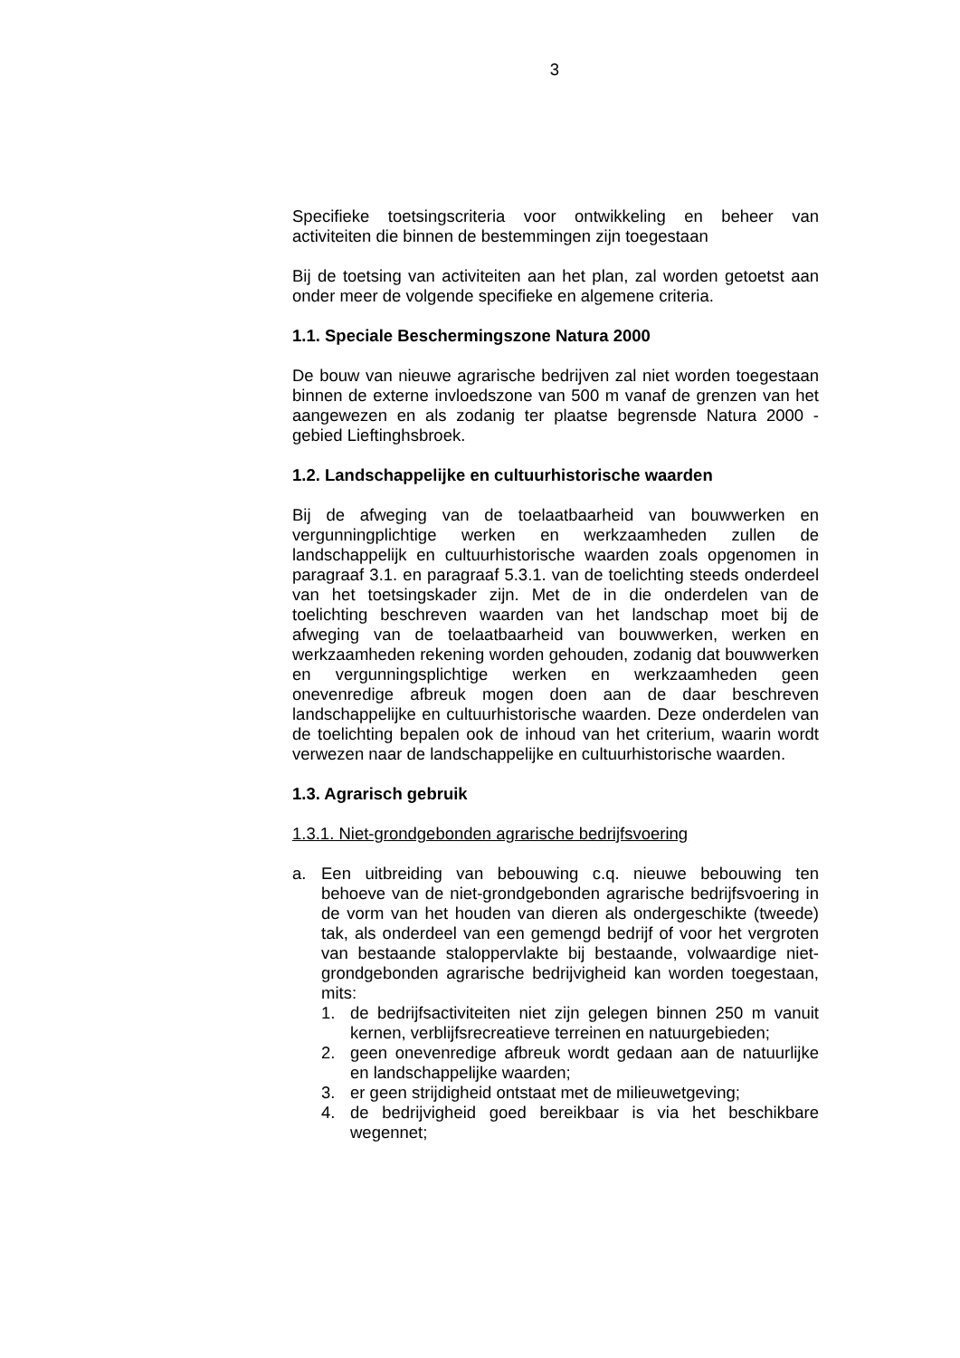3
Specifieke toetsingscriteria voor ontwikkeling en beheer van activiteiten die binnen de bestemmingen zijn toegestaan
Bij de toetsing van activiteiten aan het plan, zal worden getoetst aan onder meer de volgende specifieke en algemene criteria.
1.1. Speciale Beschermingszone Natura 2000
De bouw van nieuwe agrarische bedrijven zal niet worden toegestaan binnen de externe invloedszone van 500 m vanaf de grenzen van het aangewezen en als zodanig ter plaatse begrensde Natura 2000 - gebied Lieftinghsbroek.
1.2. Landschappelijke en cultuurhistorische waarden
Bij de afweging van de toelaatbaarheid van bouwwerken en vergunningplichtige werken en werkzaamheden zullen de landschappelijk en cultuurhistorische waarden zoals opgenomen in paragraaf 3.1. en paragraaf 5.3.1. van de toelichting steeds onderdeel van het toetsingskader zijn. Met de in die onderdelen van de toelichting beschreven waarden van het landschap moet bij de afweging van de toelaatbaarheid van bouwwerken, werken en werkzaamheden rekening worden gehouden, zodanig dat bouwwerken en vergunningsplichtige werken en werkzaamheden geen onevenredige afbreuk mogen doen aan de daar beschreven landschappelijke en cultuurhistorische waarden. Deze onderdelen van de toelichting bepalen ook de inhoud van het criterium, waarin wordt verwezen naar de landschappelijke en cultuurhistorische waarden.
1.3. Agrarisch gebruik
1.3.1. Niet-grondgebonden agrarische bedrijfsvoering
a. Een uitbreiding van bebouwing c.q. nieuwe bebouwing ten behoeve van de niet-grondgebonden agrarische bedrijfsvoering in de vorm van het houden van dieren als ondergeschikte (tweede) tak, als onderdeel van een gemengd bedrijf of voor het vergroten van bestaande staloppervlakte bij bestaande, volwaardige niet-grondgebonden agrarische bedrijvigheid kan worden toegestaan, mits:
1. de bedrijfsactiviteiten niet zijn gelegen binnen 250 m vanuit kernen, verblijfsrecreatieve terreinen en natuurgebieden;
2. geen onevenredige afbreuk wordt gedaan aan de natuurlijke en landschappelijke waarden;
3. er geen strijdigheid ontstaat met de milieuwetgeving;
4. de bedrijvigheid goed bereikbaar is via het beschikbare wegennet;